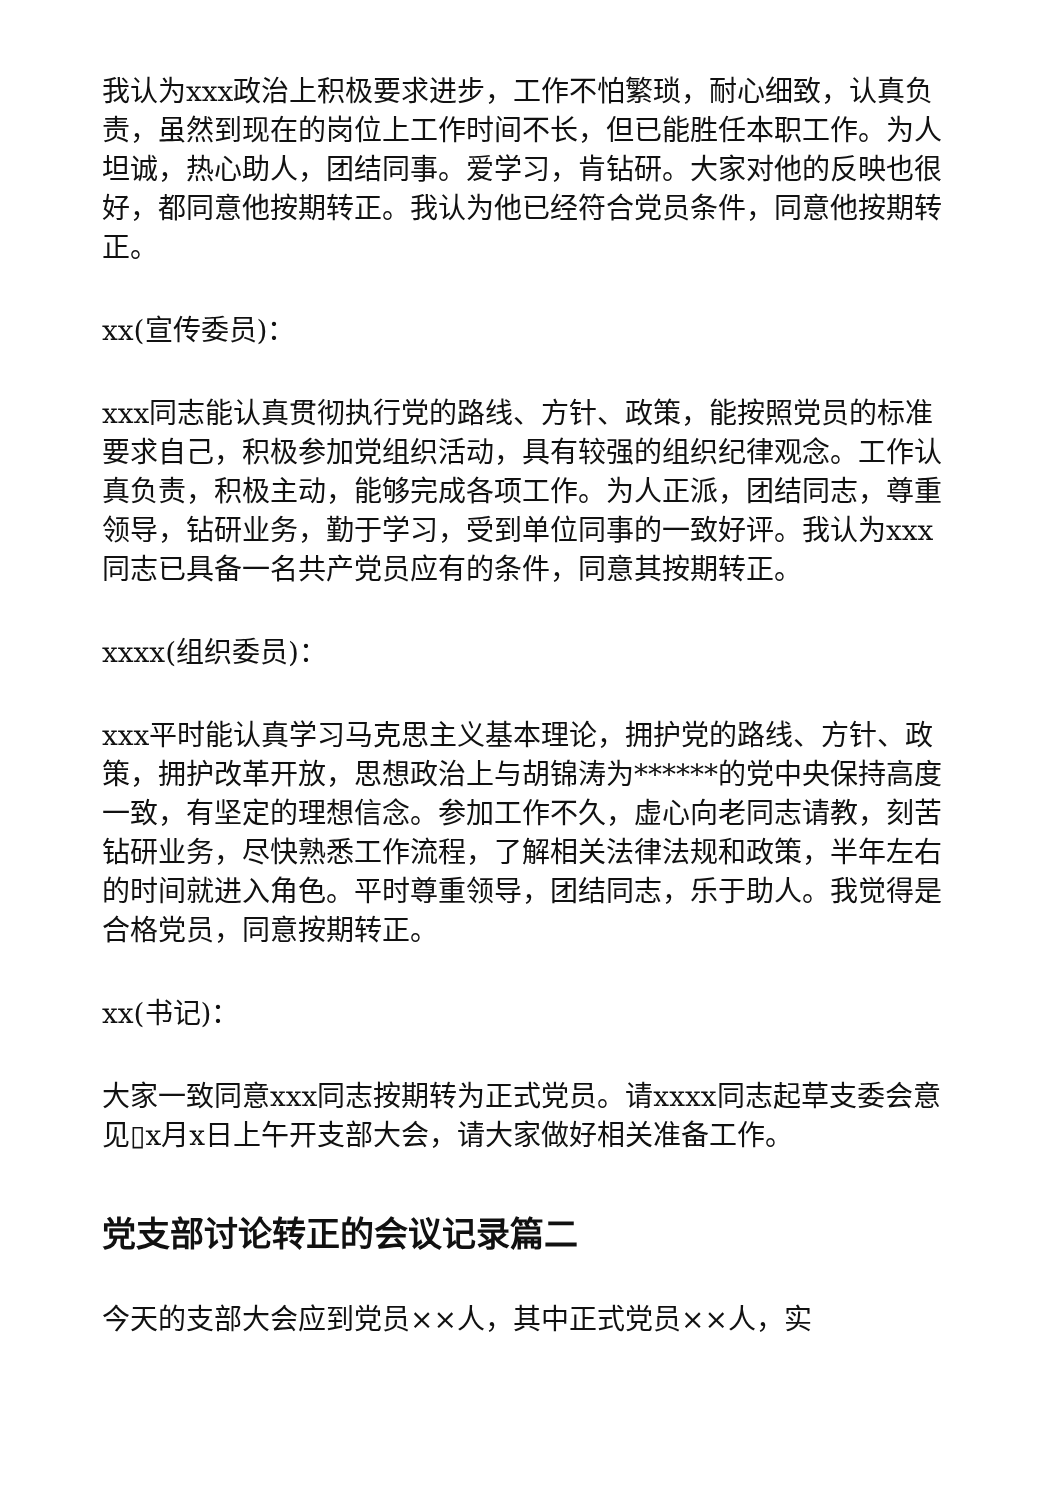我认为xxx政治上积极要求进步，工作不怕繁琐，耐心细致，认真负责，虽然到现在的岗位上工作时间不长，但已能胜任本职工作。为人坦诚，热心助人，团结同事。爱学习，肯钻研。大家对他的反映也很好，都同意他按期转正。我认为他已经符合党员条件，同意他按期转正。
xx(宣传委员)：
xxx同志能认真贯彻执行党的路线、方针、政策，能按照党员的标准要求自己，积极参加党组织活动，具有较强的组织纪律观念。工作认真负责，积极主动，能够完成各项工作。为人正派，团结同志，尊重领导，钻研业务，勤于学习，受到单位同事的一致好评。我认为xxx同志已具备一名共产党员应有的条件，同意其按期转正。
xxxx(组织委员)：
xxx平时能认真学习马克思主义基本理论，拥护党的路线、方针、政策，拥护改革开放，思想政治上与胡锦涛为******的党中央保持高度一致，有坚定的理想信念。参加工作不久，虚心向老同志请教，刻苦钻研业务，尽快熟悉工作流程，了解相关法律法规和政策，半年左右的时间就进入角色。平时尊重领导，团结同志，乐于助人。我觉得是合格党员，同意按期转正。
xx(书记)：
大家一致同意xxx同志按期转为正式党员。请xxxx同志起草支委会意见▯x月x日上午开支部大会，请大家做好相关准备工作。
党支部讨论转正的会议记录篇二
今天的支部大会应到党员××人，其中正式党员××人，实